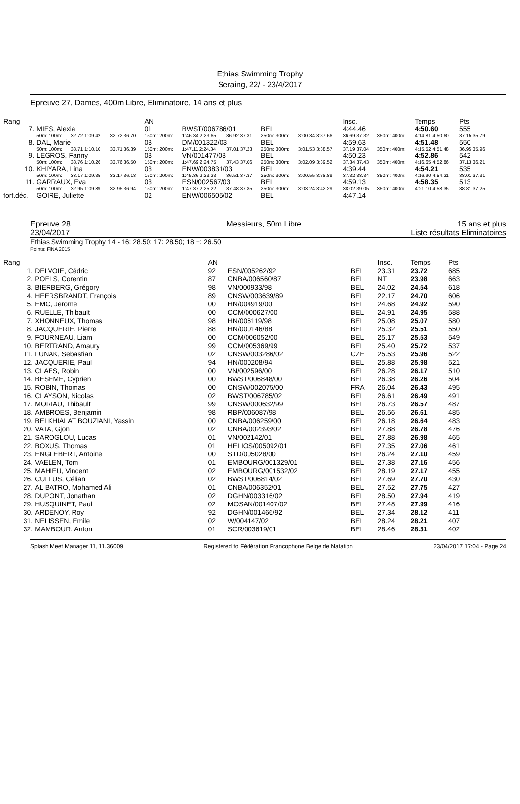Ethias Swimming Trophy
Seraing, 22/ - 23/4/2017
Epreuve 27, Dames, 400m Libre, Eliminatoire, 14 ans et plus
| Rang | | | | AN | | | | | Insc. | | Temps | Pts |
| --- | --- | --- | --- | --- | --- | --- | --- | --- | --- | --- | --- | --- |
| 7. | MIES, Alexia | | | 01 | BWST/006786/01 | | BEL | | 4:44.46 | | 4:50.60 | 555 |
| | 50m: 100m: | 32.72 1:09.42 | 32.72 36.70 | 150m: 200m: | 1:46.34 2:23.65 | 36.92 37.31 | 250m: 300m: | 3:00.34 3:37.66 | 36.69 37.32 | 350m: 400m: | 4:14.81 4:50.60 | 37.15 35.79 |
| 8. | DAL, Marie | | | 03 | DM/001322/03 | | BEL | | 4:59.63 | | 4:51.48 | 550 |
| | 50m: 100m: | 33.71 1:10.10 | 33.71 36.39 | 150m: 200m: | 1:47.11 2:24.34 | 37.01 37.23 | 250m: 300m: | 3:01.53 3:38.57 | 37.19 37.04 | 350m: 400m: | 4:15.52 4:51.48 | 36.95 35.96 |
| 9. | LEGROS, Fanny | | | 03 | VN/001477/03 | | BEL | | 4:50.23 | | 4:52.86 | 542 |
| | 50m: 100m: | 33.76 1:10.26 | 33.76 36.50 | 150m: 200m: | 1:47.69 2:24.75 | 37.43 37.06 | 250m: 300m: | 3:02.09 3:39.52 | 37.34 37.43 | 350m: 400m: | 4:16.65 4:52.86 | 37.13 36.21 |
| 10. | KHIYARA, Lina | | | 03 | ENW/003831/03 | | BEL | | 4:39.44 | | 4:54.21 | 535 |
| | 50m: 100m: | 33.17 1:09.35 | 33.17 36.18 | 150m: 200m: | 1:45.86 2:23.23 | 36.51 37.37 | 250m: 300m: | 3:00.55 3:38.89 | 37.32 38.34 | 350m: 400m: | 4:16.90 4:54.21 | 38.01 37.31 |
| 11. | GARRAUX, Eva | | | 03 | ESN/002567/03 | | BEL | | 4:59.13 | | 4:58.35 | 513 |
| | 50m: 100m: | 32.95 1:09.89 | 32.95 36.94 | 150m: 200m: | 1:47.37 2:25.22 | 37.48 37.85 | 250m: 300m: | 3:03.24 3:42.29 | 38.02 39.05 | 350m: 400m: | 4:21.10 4:58.35 | 38.81 37.25 |
| forf.déc. | GOIRE, Juliette | | | 02 | ENW/006505/02 | | BEL | | 4:47.14 | | | |
Epreuve 28 Messieurs, 50m Libre 15 ans et plus
23/04/2017 Liste résultats Eliminatoires
Ethias Swimming Trophy 14 - 16: 28.50; 17: 28.50; 18 +: 26.50
Points: FINA 2015
| Rang | | AN | | | Insc. | Temps | Pts |
| --- | --- | --- | --- | --- | --- | --- | --- |
| 1. | DELVOIE, Cédric | 92 | ESN/005262/92 | BEL | 23.31 | 23.72 | 685 |
| 2. | POELS, Corentin | 87 | CNBA/006560/87 | BEL | NT | 23.98 | 663 |
| 3. | BIERBERG, Grégory | 98 | VN/000933/98 | BEL | 24.02 | 24.54 | 618 |
| 4. | HEERSBRANDT, François | 89 | CNSW/003639/89 | BEL | 22.17 | 24.70 | 606 |
| 5. | EMO, Jerome | 00 | HN/004919/00 | BEL | 24.68 | 24.92 | 590 |
| 6. | RUELLE, Thibault | 00 | CCM/000627/00 | BEL | 24.91 | 24.95 | 588 |
| 7. | XHONNEUX, Thomas | 98 | HN/006119/98 | BEL | 25.08 | 25.07 | 580 |
| 8. | JACQUERIE, Pierre | 88 | HN/000146/88 | BEL | 25.32 | 25.51 | 550 |
| 9. | FOURNEAU, Liam | 00 | CCM/006052/00 | BEL | 25.17 | 25.53 | 549 |
| 10. | BERTRAND, Amaury | 99 | CCM/005369/99 | BEL | 25.40 | 25.72 | 537 |
| 11. | LUNAK, Sebastian | 02 | CNSW/003286/02 | CZE | 25.53 | 25.96 | 522 |
| 12. | JACQUERIE, Paul | 94 | HN/000208/94 | BEL | 25.88 | 25.98 | 521 |
| 13. | CLAES, Robin | 00 | VN/002596/00 | BEL | 26.28 | 26.17 | 510 |
| 14. | BESEME, Cyprien | 00 | BWST/006848/00 | BEL | 26.38 | 26.26 | 504 |
| 15. | ROBIN, Thomas | 00 | CNSW/002075/00 | FRA | 26.04 | 26.43 | 495 |
| 16. | CLAYSON, Nicolas | 02 | BWST/006785/02 | BEL | 26.61 | 26.49 | 491 |
| 17. | MORIAU, Thibault | 99 | CNSW/000632/99 | BEL | 26.73 | 26.57 | 487 |
| 18. | AMBROES, Benjamin | 98 | RBP/006087/98 | BEL | 26.56 | 26.61 | 485 |
| 19. | BELKHIALAT BOUZIANI, Yassin | 00 | CNBA/006259/00 | BEL | 26.18 | 26.64 | 483 |
| 20. | VATA, Gjon | 02 | CNBA/002393/02 | BEL | 27.88 | 26.78 | 476 |
| 21. | SAROGLOU, Lucas | 01 | VN/002142/01 | BEL | 27.88 | 26.98 | 465 |
| 22. | BOXUS, Thomas | 01 | HELIOS/005092/01 | BEL | 27.35 | 27.06 | 461 |
| 23. | ENGLEBERT, Antoine | 00 | STD/005028/00 | BEL | 26.24 | 27.10 | 459 |
| 24. | VAELEN, Tom | 01 | EMBOURG/001329/01 | BEL | 27.38 | 27.16 | 456 |
| 25. | MAHIEU, Vincent | 02 | EMBOURG/001532/02 | BEL | 28.19 | 27.17 | 455 |
| 26. | CULLUS, Célian | 02 | BWST/006814/02 | BEL | 27.69 | 27.70 | 430 |
| 27. | AL BATRO, Mohamed Ali | 01 | CNBA/006352/01 | BEL | 27.52 | 27.75 | 427 |
| 28. | DUPONT, Jonathan | 02 | DGHN/003316/02 | BEL | 28.50 | 27.94 | 419 |
| 29. | HUSQUINET, Paul | 02 | MOSAN/001407/02 | BEL | 27.48 | 27.99 | 416 |
| 30. | ARDENOY, Roy | 92 | DGHN/001466/92 | BEL | 27.34 | 28.12 | 411 |
| 31. | NELISSEN, Emile | 02 | W/004147/02 | BEL | 28.24 | 28.21 | 407 |
| 32. | MAMBOUR, Anton | 01 | SCR/003619/01 | BEL | 28.46 | 28.31 | 402 |
Splash Meet Manager 11, 11.36009 Registered to Fédération Francophone Belge de Natation 23/04/2017 17:04 - Page 24